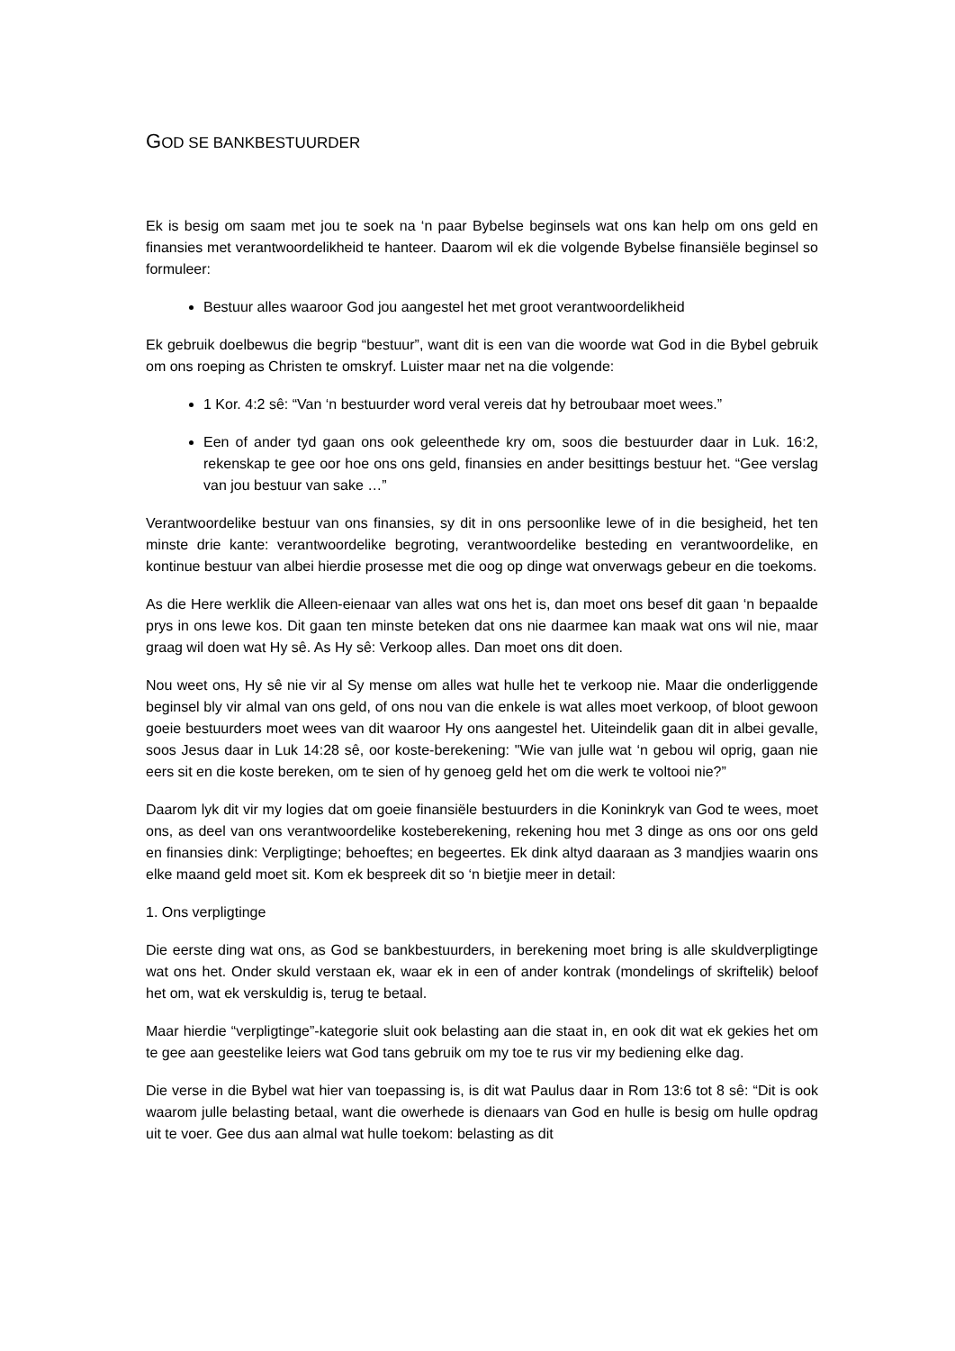GOD SE BANKBESTUURDER
Ek is besig om saam met jou te soek na ‘n paar Bybelse beginsels wat ons kan help om ons geld en finansies met verantwoordelikheid te hanteer. Daarom wil ek die volgende Bybelse finansiële beginsel so formuleer:
Bestuur alles waaroor God jou aangestel het met groot verantwoordelikheid
Ek gebruik doelbewus die begrip “bestuur”, want dit is een van die woorde wat God in die Bybel gebruik om ons roeping as Christen te omskryf. Luister maar net na die volgende:
1 Kor. 4:2 sê: “Van ‘n bestuurder word veral vereis dat hy betroubaar moet wees.”
Een of ander tyd gaan ons ook geleenthede kry om, soos die bestuurder daar in Luk. 16:2, rekenskap te gee oor hoe ons ons geld, finansies en ander besittings bestuur het. “Gee verslag van jou bestuur van sake …”
Verantwoordelike bestuur van ons finansies, sy dit in ons persoonlike lewe of in die besigheid, het ten minste drie kante: verantwoordelike begroting, verantwoordelike besteding en verantwoordelike, en kontinue bestuur van albei hierdie prosesse met die oog op dinge wat onverwags gebeur en die toekoms.
As die Here werklik die Alleen-eienaar van alles wat ons het is, dan moet ons besef dit gaan ‘n bepaalde prys in ons lewe kos. Dit gaan ten minste beteken dat ons nie daarmee kan maak wat ons wil nie, maar graag wil doen wat Hy sê. As Hy sê: Verkoop alles. Dan moet ons dit doen.
Nou weet ons, Hy sê nie vir al Sy mense om alles wat hulle het te verkoop nie. Maar die onderliggende beginsel bly vir almal van ons geld, of ons nou van die enkele is wat alles moet verkoop, of bloot gewoon goeie bestuurders moet wees van dit waaroor Hy ons aangestel het. Uiteindelik gaan dit in albei gevalle, soos Jesus daar in Luk 14:28 sê, oor koste-berekening: "Wie van julle wat ‘n gebou wil oprig, gaan nie eers sit en die koste bereken, om te sien of hy genoeg geld het om die werk te voltooi nie?”
Daarom lyk dit vir my logies dat om goeie finansiële bestuurders in die Koninkryk van God te wees, moet ons, as deel van ons verantwoordelike kosteberekening, rekening hou met 3 dinge as ons oor ons geld en finansies dink: Verpligtinge; behoeftes; en begeertes. Ek dink altyd daaraan as 3 mandjies waarin ons elke maand geld moet sit. Kom ek bespreek dit so ‘n bietjie meer in detail:
1. Ons verpligtinge
Die eerste ding wat ons, as God se bankbestuurders, in berekening moet bring is alle skuldverpligtinge wat ons het. Onder skuld verstaan ek, waar ek in een of ander kontrak (mondelings of skriftelik) beloof het om, wat ek verskuldig is, terug te betaal.
Maar hierdie “verpligtinge”-kategorie sluit ook belasting aan die staat in, en ook dit wat ek gekies het om te gee aan geestelike leiers wat God tans gebruik om my toe te rus vir my bediening elke dag.
Die verse in die Bybel wat hier van toepassing is, is dit wat Paulus daar in Rom 13:6 tot 8 sê: “Dit is ook waarom julle belasting betaal, want die owerhede is dienaars van God en hulle is besig om hulle opdrag uit te voer. Gee dus aan almal wat hulle toekom: belasting as dit